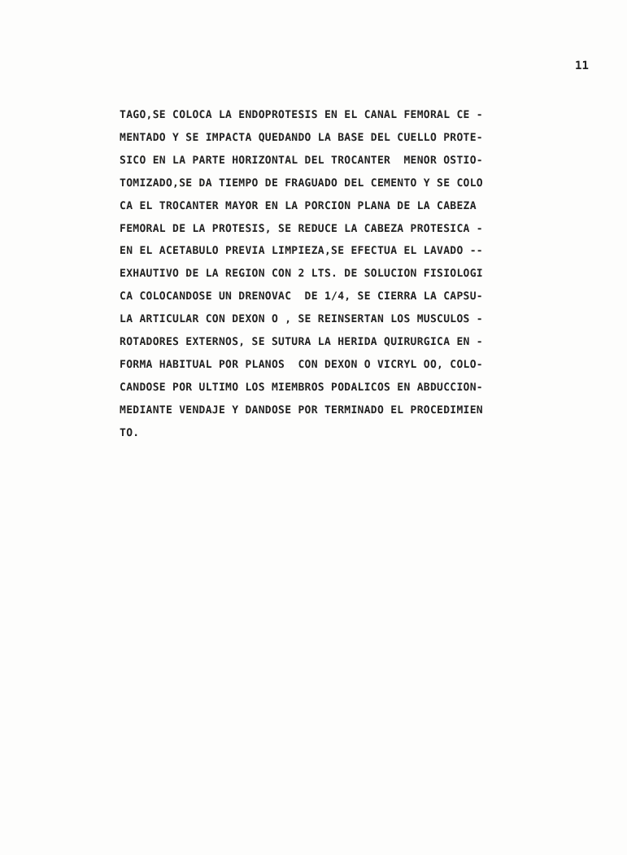11
TAGO,SE COLOCA LA ENDOPROTESIS EN EL CANAL FEMORAL CE -
MENTADO Y SE IMPACTA QUEDANDO LA BASE DEL CUELLO PROTE-
SICO EN LA PARTE HORIZONTAL DEL TROCANTER MENOR OSTIO-
TOMIZADO,SE DA TIEMPO DE FRAGUADO DEL CEMENTO Y SE COLO
CA EL TROCANTER MAYOR EN LA PORCION PLANA DE LA CABEZA
FEMORAL DE LA PROTESIS, SE REDUCE LA CABEZA PROTESICA -
EN EL ACETABULO PREVIA LIMPIEZA,SE EFECTUA EL LAVADO --
EXHAUTIVO DE LA REGION CON 2 LTS. DE SOLUCION FISIOLOGI
CA COLOCANDOSE UN DRENOVAC DE 1/4, SE CIERRA LA CAPSU-
LA ARTICULAR CON DEXON O , SE REINSERTAN LOS MUSCULOS -
ROTADORES EXTERNOS, SE SUTURA LA HERIDA QUIRURGICA EN -
FORMA HABITUAL POR PLANOS CON DEXON O VICRYL OO, COLO-
CANDOSE POR ULTIMO LOS MIEMBROS PODALICOS EN ABDUCCION-
MEDIANTE VENDAJE Y DANDOSE POR TERMINADO EL PROCEDIMIEN
TO.